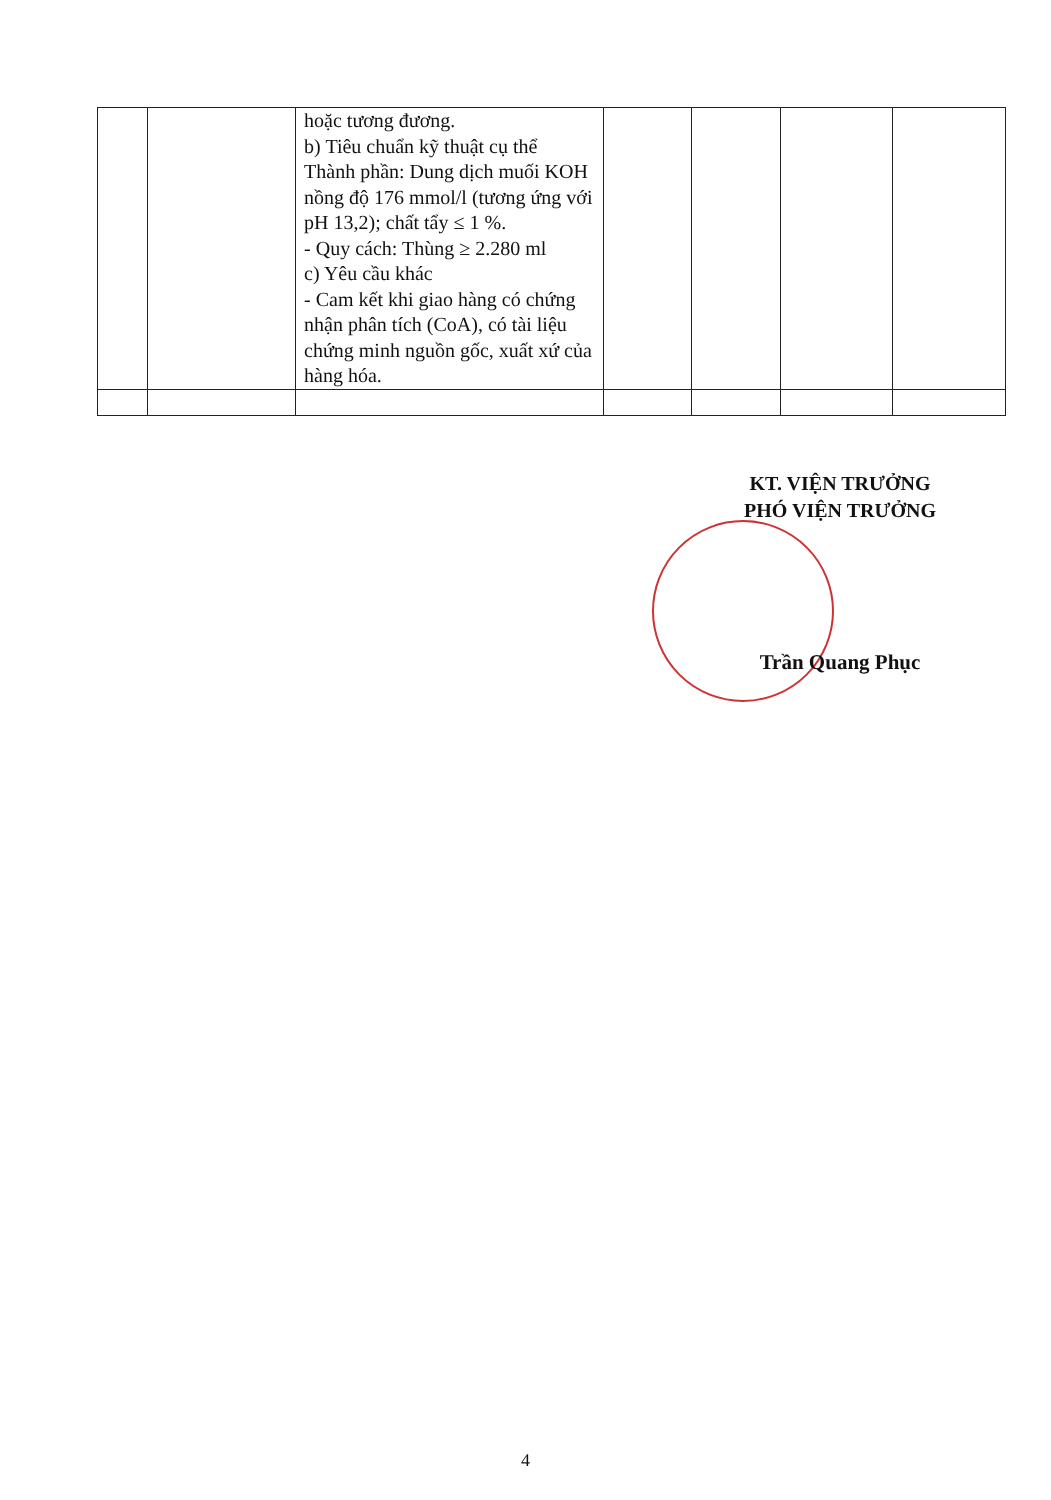| | | hoặc tương đương. b) Tiêu chuẩn kỹ thuật cụ thể Thành phần: Dung dịch muối KOH nồng độ 176 mmol/l (tương ứng với pH 13,2); chất tẩy ≤ 1 %. - Quy cách: Thùng ≥ 2.280 ml c) Yêu cầu khác - Cam kết khi giao hàng có chứng nhận phân tích (CoA), có tài liệu chứng minh nguồn gốc, xuất xứ của hàng hóa. | | | | |
KT. VIỆN TRƯỞNG
PHÓ VIỆN TRƯỞNG
Trần Quang Phục
4